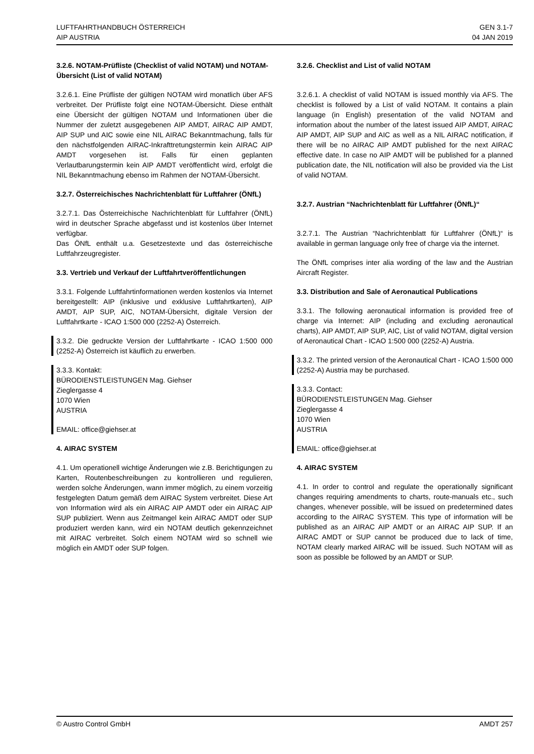LUFTFAHRTHANDBUCH ÖSTERREICH
AIP AUSTRIA
GEN 3.1-7
04 JAN 2019
3.2.6. NOTAM-Prüfliste (Checklist of valid NOTAM) und NOTAM-Übersicht (List of valid NOTAM)
3.2.6.1. Eine Prüfliste der gültigen NOTAM wird monatlich über AFS verbreitet. Der Prüfliste folgt eine NOTAM-Übersicht. Diese enthält eine Übersicht der gültigen NOTAM und Informationen über die Nummer der zuletzt ausgegebenen AIP AMDT, AIRAC AIP AMDT, AIP SUP und AIC sowie eine NIL AIRAC Bekanntmachung, falls für den nächstfolgenden AIRAC-Inkrafttretungstermin kein AIRAC AIP AMDT vorgesehen ist. Falls für einen geplanten Verlautbarungstermin kein AIP AMDT veröffentlicht wird, erfolgt die NIL Bekanntmachung ebenso im Rahmen der NOTAM-Übersicht.
3.2.7. Österreichisches Nachrichtenblatt für Luftfahrer (ÖNfL)
3.2.7.1. Das Österreichische Nachrichtenblatt für Luftfahrer (ÖNfL) wird in deutscher Sprache abgefasst und ist kostenlos über Internet verfügbar.
Das ÖNfL enthält u.a. Gesetzestexte und das österreichische Luftfahrzeugregister.
3.3. Vertrieb und Verkauf der Luftfahrtveröffentlichungen
3.3.1. Folgende Luftfahrtinformationen werden kostenlos via Internet bereitgestellt: AIP (inklusive und exklusive Luftfahrtkarten), AIP AMDT, AIP SUP, AIC, NOTAM-Übersicht, digitale Version der Luftfahrtkarte - ICAO 1:500 000 (2252-A) Österreich.
3.3.2. Die gedruckte Version der Luftfahrtkarte - ICAO 1:500 000 (2252-A) Österreich ist käuflich zu erwerben.
3.3.3. Kontakt:
BÜRODIENSTLEISTUNGEN Mag. Giehser
Zieglergasse 4
1070 Wien
AUSTRIA
EMAIL: office@giehser.at
4. AIRAC SYSTEM
4.1. Um operationell wichtige Änderungen wie z.B. Berichtigungen zu Karten, Routenbeschreibungen zu kontrollieren und regulieren, werden solche Änderungen, wann immer möglich, zu einem vorzeitig festgelegten Datum gemäß dem AIRAC System verbreitet. Diese Art von Information wird als ein AIRAC AIP AMDT oder ein AIRAC AIP SUP publiziert. Wenn aus Zeitmangel kein AIRAC AMDT oder SUP produziert werden kann, wird ein NOTAM deutlich gekennzeichnet mit AIRAC verbreitet. Solch einem NOTAM wird so schnell wie möglich ein AMDT oder SUP folgen.
3.2.6. Checklist and List of valid NOTAM
3.2.6.1. A checklist of valid NOTAM is issued monthly via AFS. The checklist is followed by a List of valid NOTAM. It contains a plain language (in English) presentation of the valid NOTAM and information about the number of the latest issued AIP AMDT, AIRAC AIP AMDT, AIP SUP and AIC as well as a NIL AIRAC notification, if there will be no AIRAC AIP AMDT published for the next AIRAC effective date. In case no AIP AMDT will be published for a planned publication date, the NIL notification will also be provided via the List of valid NOTAM.
3.2.7. Austrian “Nachrichtenblatt für Luftfahrer (ÖNfL)“
3.2.7.1. The Austrian “Nachrichtenblatt für Luftfahrer (ÖNfL)“ is available in german language only free of charge via the internet.
The ÖNfL comprises inter alia wording of the law and the Austrian Aircraft Register.
3.3. Distribution and Sale of Aeronautical Publications
3.3.1. The following aeronautical information is provided free of charge via Internet: AIP (including and excluding aeronautical charts), AIP AMDT, AIP SUP, AIC, List of valid NOTAM, digital version of Aeronautical Chart - ICAO 1:500 000 (2252-A) Austria.
3.3.2. The printed version of the Aeronautical Chart - ICAO 1:500 000 (2252-A) Austria may be purchased.
3.3.3. Contact:
BÜRODIENSTLEISTUNGEN Mag. Giehser
Zieglergasse 4
1070 Wien
AUSTRIA
EMAIL: office@giehser.at
4. AIRAC SYSTEM
4.1. In order to control and regulate the operationally significant changes requiring amendments to charts, route-manuals etc., such changes, whenever possible, will be issued on predetermined dates according to the AIRAC SYSTEM. This type of information will be published as an AIRAC AIP AMDT or an AIRAC AIP SUP. If an AIRAC AMDT or SUP cannot be produced due to lack of time, NOTAM clearly marked AIRAC will be issued. Such NOTAM will as soon as possible be followed by an AMDT or SUP.
© Austro Control GmbH AMDT 257